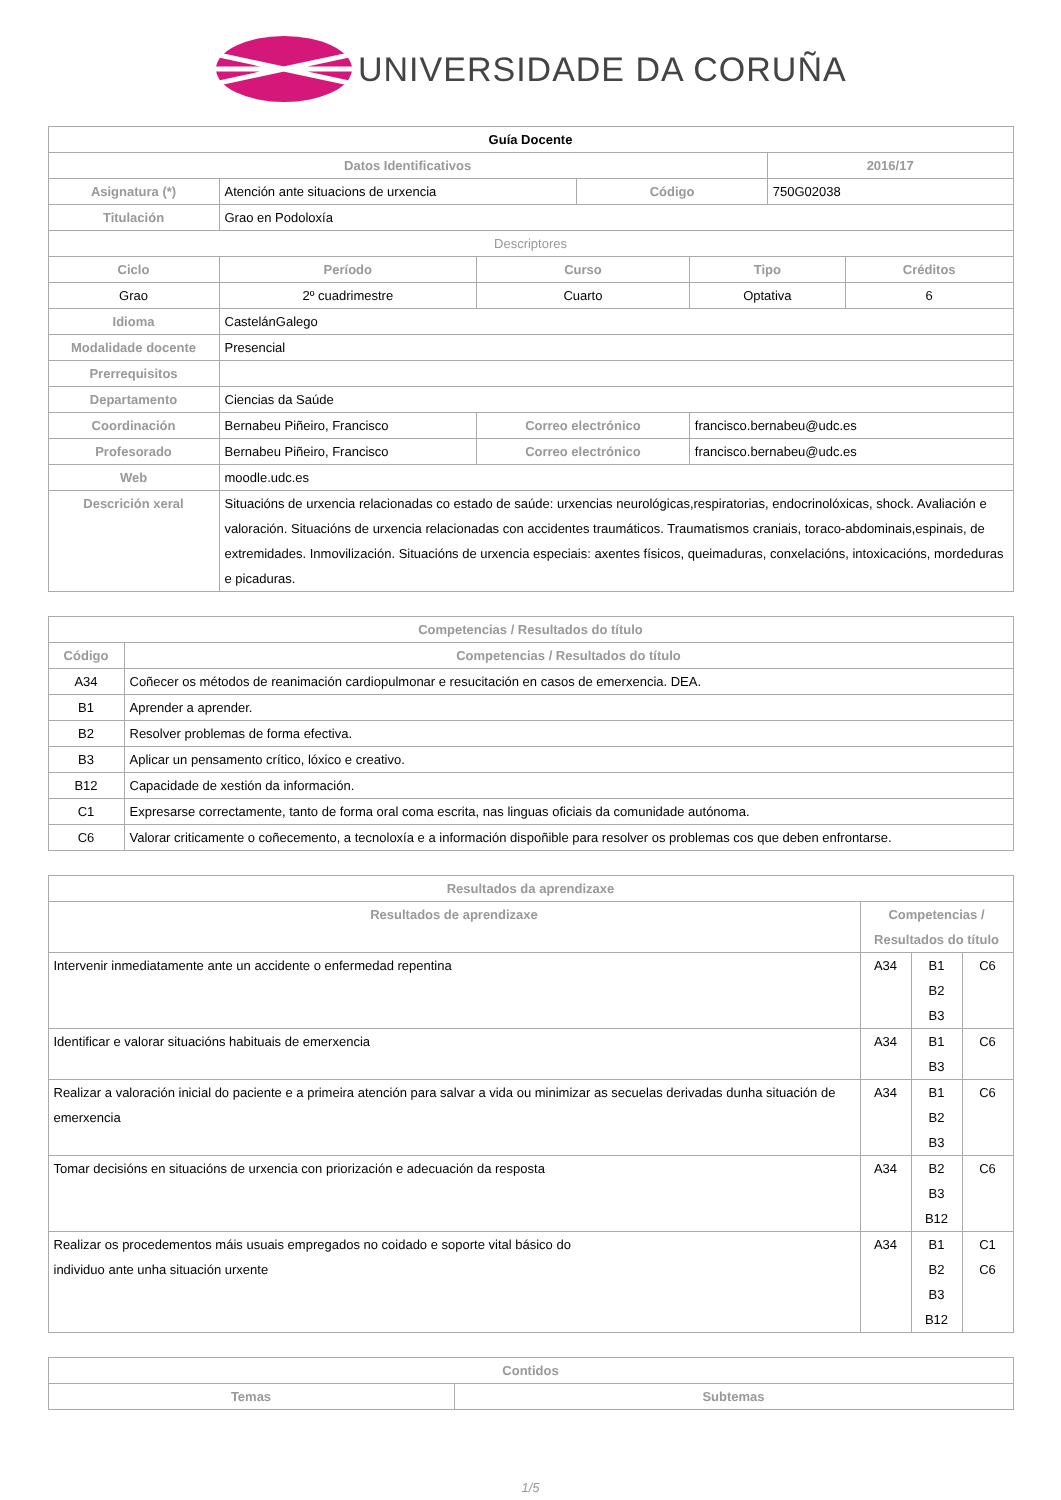UNIVERSIDADE DA CORUÑA
| Guía Docente | | | | | | |
| --- | --- | --- | --- | --- | --- | --- |
| Datos Identificativos | | | | | 2016/17 | |
| Asignatura (*) | Atención ante situacions de urxencia | | Código | | 750G02038 | |
| Titulación | Grao en Podoloxía | | | | | |
| Descriptores | | | | | | |
| Ciclo | Período | Curso | | Tipo | | Créditos |
| Grao | 2º cuadrimestre | Cuarto | | Optativa | | 6 |
| Idioma | CastelánGalego | | | | | |
| Modalidade docente | Presencial | | | | | |
| Prerrequisitos | | | | | | |
| Departamento | Ciencias da Saúde | | | | | |
| Coordinación | Bernabeu Piñeiro, Francisco | Correo electrónico | | francisco.bernabeu@udc.es | | |
| Profesorado | Bernabeu Piñeiro, Francisco | Correo electrónico | | francisco.bernabeu@udc.es | | |
| Web | moodle.udc.es | | | | | |
| Descrición xeral | Situacións de urxencia relacionadas co estado de saúde: urxencias neurológicas,respiratorias, endocrinolóxicas, shock. Avaliación e valoración. Situacións de urxencia relacionadas con accidentes traumáticos. Traumatismos craniais, toraco-abdominais,espinais, de extremidades. Inmovilización. Situacións de urxencia especiais: axentes físicos, queimaduras, conxelacións, intoxicacións, mordeduras e picaduras. | | | | | |
| Competencias / Resultados do título | |
| --- | --- |
| Código | Competencias / Resultados do título |
| A34 | Coñecer os métodos de reanimación cardiopulmonar e resucitación en casos de emerxencia. DEA. |
| B1 | Aprender a aprender. |
| B2 | Resolver problemas de forma efectiva. |
| B3 | Aplicar un pensamento crítico, lóxico e creativo. |
| B12 | Capacidade de xestión da información. |
| C1 | Expresarse correctamente, tanto de forma oral coma escrita, nas linguas oficiais da comunidade autónoma. |
| C6 | Valorar criticamente o coñecemento, a tecnoloxía e a información dispoñible para resolver os problemas cos que deben enfrontarse. |
| Resultados da aprendizaxe | | | |
| --- | --- | --- | --- |
| Resultados de aprendizaxe | Competencias / Resultados do título | | |
| Intervenir inmediatamente ante un accidente o enfermedad repentina | A34 | B1 B2 B3 | C6 |
| Identificar e valorar situacións habituais de emerxencia | A34 | B1 B3 | C6 |
| Realizar a valoración inicial do paciente e a primeira atención para salvar a vida ou minimizar as secuelas derivadas dunha situación de emerxencia | A34 | B1 B2 B3 | C6 |
| Tomar decisións en situacións de urxencia con priorización e adecuación da resposta | A34 | B2 B3 B12 | C6 |
| Realizar os procedementos máis usuais empregados no coidado e soporte vital básico do individuo ante unha situación urxente | A34 | B1 B2 B3 B12 | C1 C6 |
| Contidos | |
| --- | --- |
| Temas | Subtemas |
1/5